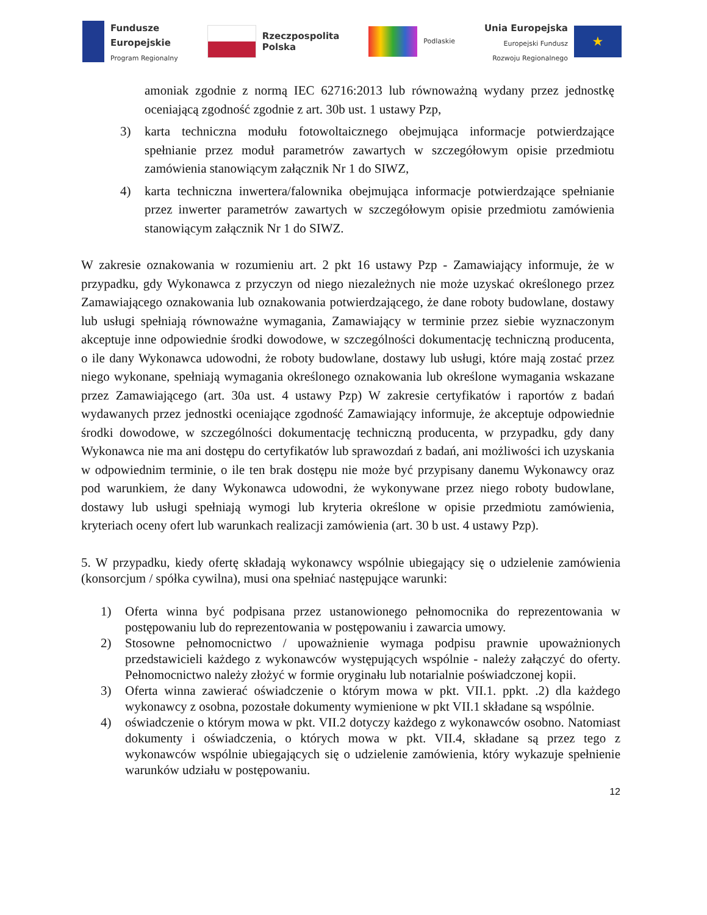Fundusze
Europejskie
Program Regionalny
Rzeczpospolita
Polska
Podlaskie
Unia Europejska
Europejski Fundusz
Rozwoju Regionalnego
★
amoniak zgodnie z normą IEC 62716:2013 lub równoważną wydany przez jednostkę oceniającą zgodność zgodnie z art. 30b ust. 1 ustawy Pzp,
3)
karta techniczna modułu fotowoltaicznego obejmująca informacje potwierdzające spełnianie przez moduł parametrów zawartych w szczegółowym opisie przedmiotu zamówienia stanowiącym załącznik Nr 1 do SIWZ,
4)
karta techniczna inwertera/falownika obejmująca informacje potwierdzające spełnianie przez inwerter parametrów zawartych w szczegółowym opisie przedmiotu zamówienia stanowiącym załącznik Nr 1 do SIWZ.
W zakresie oznakowania w rozumieniu art. 2 pkt 16 ustawy Pzp - Zamawiający informuje, że w przypadku, gdy Wykonawca z przyczyn od niego niezależnych nie może uzyskać określonego przez Zamawiającego oznakowania lub oznakowania potwierdzającego, że dane roboty budowlane, dostawy lub usługi spełniają równoważne wymagania, Zamawiający w terminie przez siebie wyznaczonym akceptuje inne odpowiednie środki dowodowe, w szczególności dokumentację techniczną producenta, o ile dany Wykonawca udowodni, że roboty budowlane, dostawy lub usługi, które mają zostać przez niego wykonane, spełniają wymagania określonego oznakowania lub określone wymagania wskazane przez Zamawiającego (art. 30a ust. 4 ustawy Pzp) W zakresie certyfikatów i raportów z badań wydawanych przez jednostki oceniające zgodność Zamawiający informuje, że akceptuje odpowiednie środki dowodowe, w szczególności dokumentację techniczną producenta, w przypadku, gdy dany Wykonawca nie ma ani dostępu do certyfikatów lub sprawozdań z badań, ani możliwości ich uzyskania w odpowiednim terminie, o ile ten brak dostępu nie może być przypisany danemu Wykonawcy oraz pod warunkiem, że dany Wykonawca udowodni, że wykonywane przez niego roboty budowlane, dostawy lub usługi spełniają wymogi lub kryteria określone w opisie przedmiotu zamówienia, kryteriach oceny ofert lub warunkach realizacji zamówienia (art. 30 b ust. 4 ustawy Pzp).
5. W przypadku, kiedy ofertę składają wykonawcy wspólnie ubiegający się o udzielenie zamówienia (konsorcjum / spółka cywilna), musi ona spełniać następujące warunki:
1)
Oferta winna być podpisana przez ustanowionego pełnomocnika do reprezentowania w postępowaniu lub do reprezentowania w postępowaniu i zawarcia umowy.
2)
Stosowne pełnomocnictwo / upoważnienie wymaga podpisu prawnie upoważnionych przedstawicieli każdego z wykonawców występujących wspólnie - należy załączyć do oferty. Pełnomocnictwo należy złożyć w formie oryginału lub notarialnie poświadczonej kopii.
3)
Oferta winna zawierać oświadczenie o którym mowa w pkt. VII.1. ppkt. .2) dla każdego wykonawcy z osobna, pozostałe dokumenty wymienione w pkt VII.1 składane są wspólnie.
4)
oświadczenie o którym mowa w pkt. VII.2 dotyczy każdego z wykonawców osobno. Natomiast dokumenty i oświadczenia, o których mowa w pkt. VII.4, składane są przez tego z wykonawców wspólnie ubiegających się o udzielenie zamówienia, który wykazuje spełnienie warunków udziału w postępowaniu.
12